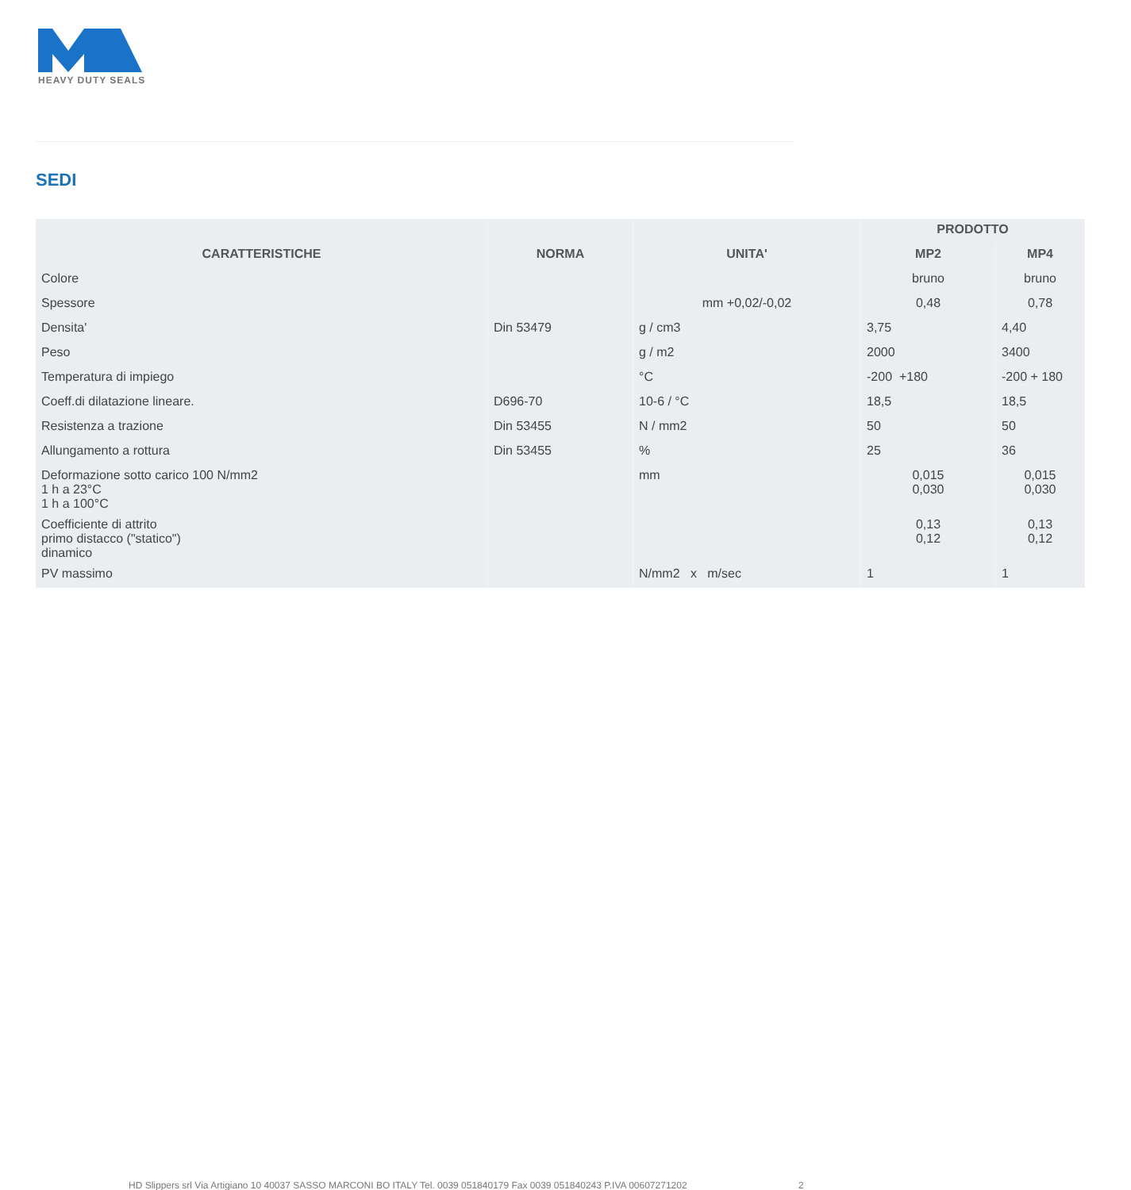HEAVY DUTY SEALS
SEDI
| | | | PRODOTTO | |
| --- | --- | --- | --- | --- |
| CARATTERISTICHE | NORMA | UNITA' | MP2 | MP4 |
| Colore | | | bruno | bruno |
| Spessore | | mm +0,02/-0,02 | 0,48 | 0,78 |
| Densita' | Din 53479 | g / cm3 | 3,75 | 4,40 |
| Peso | | g / m2 | 2000 | 3400 |
| Temperatura di impiego | | °C | -200 +180 | -200 + 180 |
| Coeff.di dilatazione lineare. | D696-70 | 10-6 / °C | 18,5 | 18,5 |
| Resistenza a trazione | Din 53455 | N / mm2 | 50 | 50 |
| Allungamento a rottura | Din 53455 | % | 25 | 36 |
| Deformazione sotto carico 100 N/mm2 1 h a 23°C 1 h a 100°C | | mm | 0,015 0,030 | 0,015 0,030 |
| Coefficiente di attrito primo distacco ("statico") dinamico | | | 0,13 0,12 | 0,13 0,12 |
| PV massimo | | N/mm2 x m/sec | 1 | 1 |
HD Slippers srl Via Artigiano 10 40037 SASSO MARCONI BO ITALY Tel. 0039 051840179 Fax 0039 051840243 P.IVA 00607271202
2